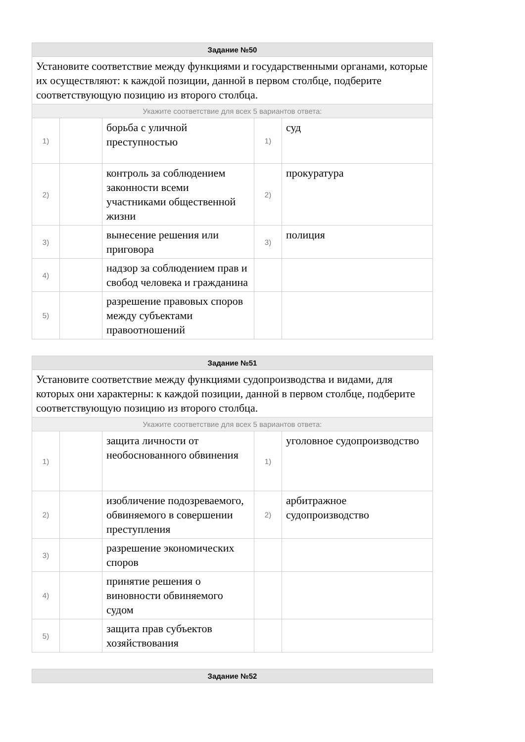| Задание №50 | | | | |
| Установите соответствие между функциями и государственными органами, которые их осуществляют: к каждой позиции, данной в первом столбце, подберите соответствующую позицию из второго столбца. | | | | |
| Укажите соответствие для всех 5 вариантов ответа: | | | | |
| 1) | | борьба с уличной преступностью | 1) | суд |
| 2) | | контроль за соблюдением законности всеми участниками общественной жизни | 2) | прокуратура |
| 3) | | вынесение решения или приговора | 3) | полиция |
| 4) | | надзор за соблюдением прав и свобод человека и гражданина | | |
| 5) | | разрешение правовых споров между субъектами правоотношений | | |
| Задание №51 | | | | |
| Установите соответствие между функциями судопроизводства и видами, для которых они характерны: к каждой позиции, данной в первом столбце, подберите соответствующую позицию из второго столбца. | | | | |
| Укажите соответствие для всех 5 вариантов ответа: | | | | |
| 1) | | защита личности от необоснованного обвинения | 1) | уголовное судопроизводство |
| 2) | | изобличение подозреваемого, обвиняемого в совершении преступления | 2) | арбитражное судопроизводство |
| 3) | | разрешение экономических споров | | |
| 4) | | принятие решения о виновности обвиняемого судом | | |
| 5) | | защита прав субъектов хозяйствования | | |
| Задание №52 |